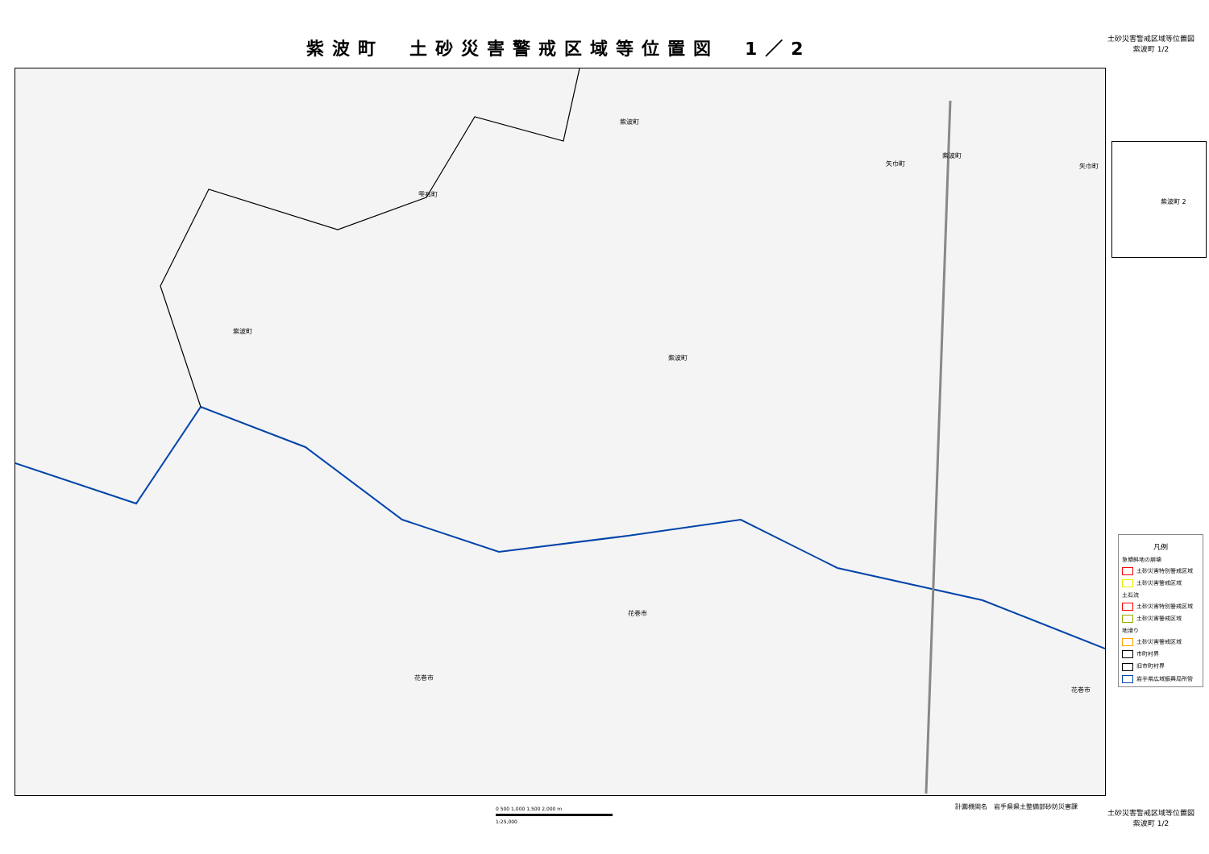土砂災害警戒区域等位置図
紫波町 1/2
紫波町　土砂災害警戒区域等位置図　1／2
紫波町
雫石町
紫波町
紫波町
矢巾町
紫波町
矢巾町
花巻市
花巻市
花巻市
紫波町 2
凡例
急傾斜地の崩壊
土砂災害特別警戒区域
土砂災害警戒区域
土石流
土砂災害特別警戒区域
土砂災害警戒区域
地滑り
土砂災害警戒区域
市町村界
旧市町村界
岩手県広域振興局所管
0 500 1,000 1,500 2,000 m
1:25,000
計画機関名　岩手県県土整備部砂防災害課
土砂災害警戒区域等位置図
紫波町 1/2